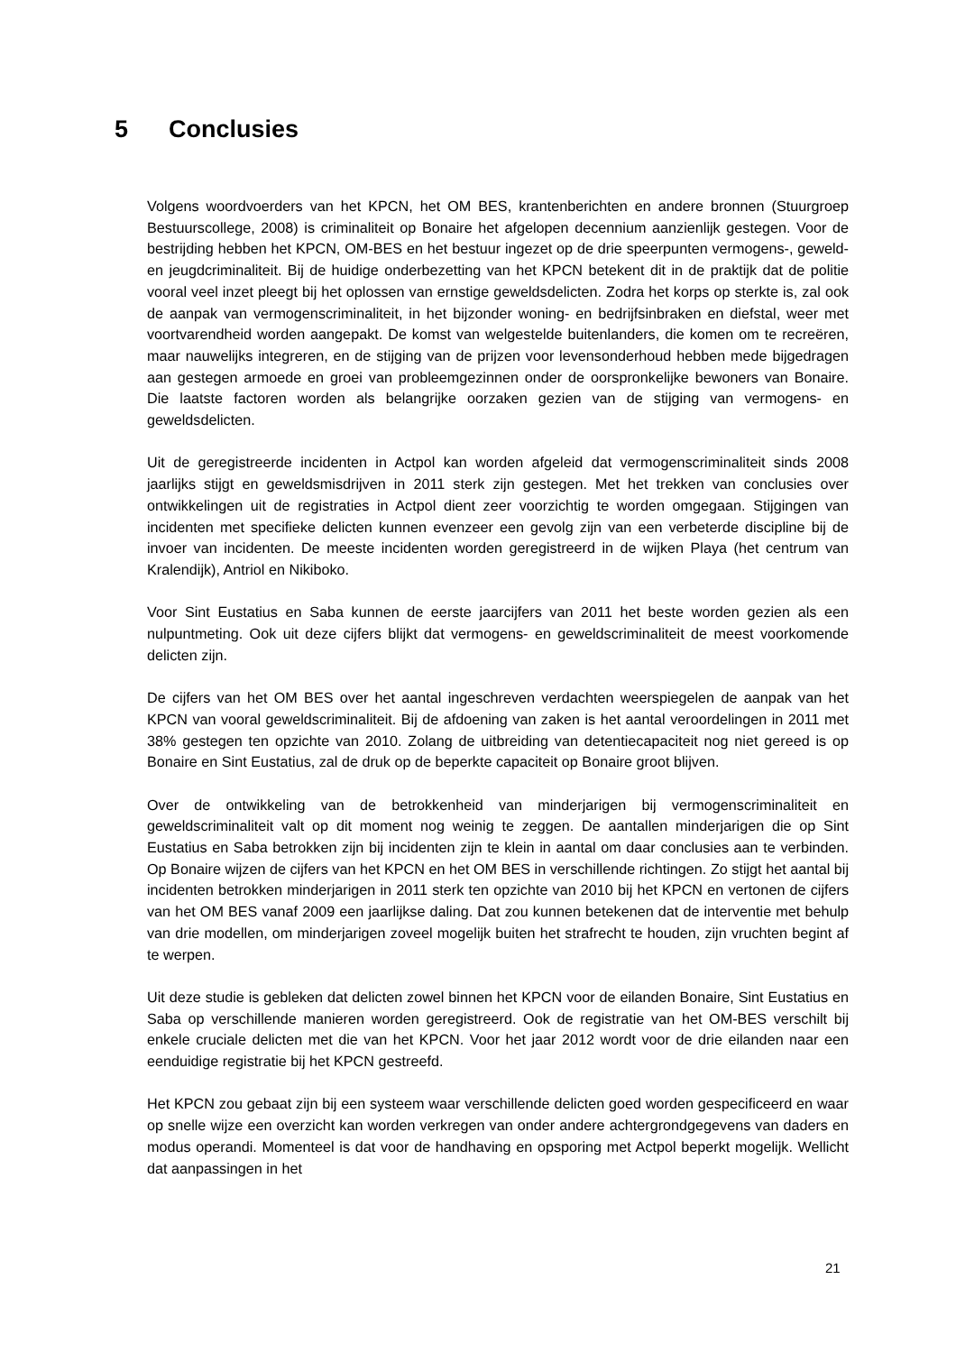5 Conclusies
Volgens woordvoerders van het KPCN, het OM BES, krantenberichten en andere bronnen (Stuurgroep Bestuurscollege, 2008) is criminaliteit op Bonaire het afgelopen decennium aanzienlijk gestegen. Voor de bestrijding hebben het KPCN, OM-BES en het bestuur ingezet op de drie speerpunten vermogens-, geweld- en jeugdcriminaliteit. Bij de huidige onderbezetting van het KPCN betekent dit in de praktijk dat de politie vooral veel inzet pleegt bij het oplossen van ernstige geweldsdelicten. Zodra het korps op sterkte is, zal ook de aanpak van vermogenscriminaliteit, in het bijzonder woning- en bedrijfsinbraken en diefstal, weer met voortvarendheid worden aangepakt. De komst van welgestelde buitenlanders, die komen om te recreëren, maar nauwelijks integreren, en de stijging van de prijzen voor levensonderhoud hebben mede bijgedragen aan gestegen armoede en groei van probleemgezinnen onder de oorspronkelijke bewoners van Bonaire. Die laatste factoren worden als belangrijke oorzaken gezien van de stijging van vermogens- en geweldsdelicten.
Uit de geregistreerde incidenten in Actpol kan worden afgeleid dat vermogenscriminaliteit sinds 2008 jaarlijks stijgt en geweldsmisdrijven in 2011 sterk zijn gestegen. Met het trekken van conclusies over ontwikkelingen uit de registraties in Actpol dient zeer voorzichtig te worden omgegaan. Stijgingen van incidenten met specifieke delicten kunnen evenzeer een gevolg zijn van een verbeterde discipline bij de invoer van incidenten. De meeste incidenten worden geregistreerd in de wijken Playa (het centrum van Kralendijk), Antriol en Nikiboko.
Voor Sint Eustatius en Saba kunnen de eerste jaarcijfers van 2011 het beste worden gezien als een nulpuntmeting. Ook uit deze cijfers blijkt dat vermogens- en geweldscriminaliteit de meest voorkomende delicten zijn.
De cijfers van het OM BES over het aantal ingeschreven verdachten weerspiegelen de aanpak van het KPCN van vooral geweldscriminaliteit. Bij de afdoening van zaken is het aantal veroordelingen in 2011 met 38% gestegen ten opzichte van 2010. Zolang de uitbreiding van detentiecapaciteit nog niet gereed is op Bonaire en Sint Eustatius, zal de druk op de beperkte capaciteit op Bonaire groot blijven.
Over de ontwikkeling van de betrokkenheid van minderjarigen bij vermogenscriminaliteit en geweldscriminaliteit valt op dit moment nog weinig te zeggen. De aantallen minderjarigen die op Sint Eustatius en Saba betrokken zijn bij incidenten zijn te klein in aantal om daar conclusies aan te verbinden. Op Bonaire wijzen de cijfers van het KPCN en het OM BES in verschillende richtingen. Zo stijgt het aantal bij incidenten betrokken minderjarigen in 2011 sterk ten opzichte van 2010 bij het KPCN en vertonen de cijfers van het OM BES vanaf 2009 een jaarlijkse daling. Dat zou kunnen betekenen dat de interventie met behulp van drie modellen, om minderjarigen zoveel mogelijk buiten het strafrecht te houden, zijn vruchten begint af te werpen.
Uit deze studie is gebleken dat delicten zowel binnen het KPCN voor de eilanden Bonaire, Sint Eustatius en Saba op verschillende manieren worden geregistreerd. Ook de registratie van het OM-BES verschilt bij enkele cruciale delicten met die van het KPCN. Voor het jaar 2012 wordt voor de drie eilanden naar een eenduidige registratie bij het KPCN gestreefd.
Het KPCN zou gebaat zijn bij een systeem waar verschillende delicten goed worden gespecificeerd en waar op snelle wijze een overzicht kan worden verkregen van onder andere achtergrondgegevens van daders en modus operandi. Momenteel is dat voor de handhaving en opsporing met Actpol beperkt mogelijk. Wellicht dat aanpassingen in het
21